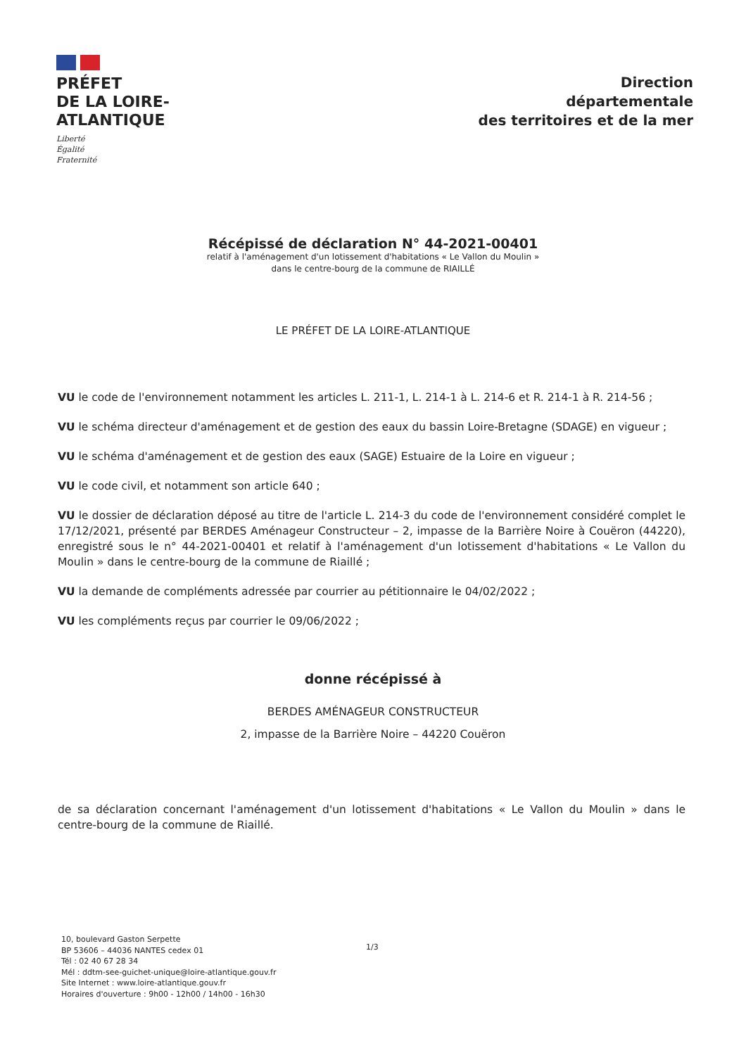PRÉFET
DE LA LOIRE-
ATLANTIQUE
Liberté
Égalité
Fraternité
Direction
départementale
des territoires et de la mer
Récépissé de déclaration N° 44-2021-00401
relatif à l'aménagement d'un lotissement d'habitations « Le Vallon du Moulin »
dans le centre-bourg de la commune de RIAILLÉ
LE PRÉFET DE LA LOIRE-ATLANTIQUE
VU le code de l'environnement notamment les articles L. 211-1, L. 214-1 à L. 214-6 et R. 214-1 à R. 214-56 ;
VU le schéma directeur d'aménagement et de gestion des eaux du bassin Loire-Bretagne (SDAGE) en vigueur ;
VU le schéma d'aménagement et de gestion des eaux (SAGE) Estuaire de la Loire en vigueur ;
VU le code civil, et notamment son article 640 ;
VU le dossier de déclaration déposé au titre de l'article L. 214-3 du code de l'environnement considéré complet le 17/12/2021, présenté par BERDES Aménageur Constructeur – 2, impasse de la Barrière Noire à Couëron (44220), enregistré sous le n° 44-2021-00401 et relatif à l'aménagement d'un lotissement d'habitations « Le Vallon du Moulin » dans le centre-bourg de la commune de Riaillé ;
VU la demande de compléments adressée par courrier au pétitionnaire le 04/02/2022 ;
VU les compléments reçus par courrier le 09/06/2022 ;
donne récépissé à
BERDES AMÉNAGEUR CONSTRUCTEUR
2, impasse de la Barrière Noire – 44220 Couëron
de sa déclaration concernant l'aménagement d'un lotissement d'habitations « Le Vallon du Moulin » dans le centre-bourg de la commune de Riaillé.
10, boulevard Gaston Serpette
BP 53606 – 44036 NANTES cedex 01
Tél : 02 40 67 28 34
Mél : ddtm-see-guichet-unique@loire-atlantique.gouv.fr
Site Internet : www.loire-atlantique.gouv.fr
Horaires d'ouverture : 9h00 - 12h00 / 14h00 - 16h30
1/3